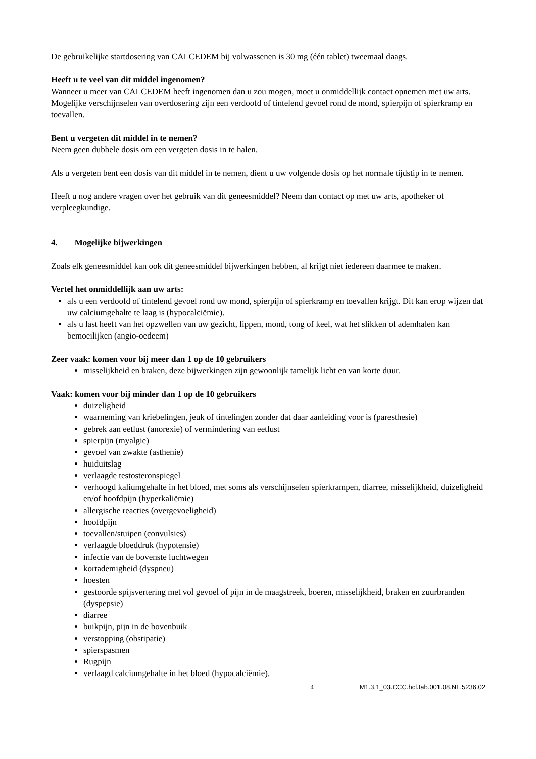De gebruikelijke startdosering van CALCEDEM bij volwassenen is 30 mg (één tablet) tweemaal daags.
Heeft u te veel van dit middel ingenomen?
Wanneer u meer van CALCEDEM heeft ingenomen dan u zou mogen, moet u onmiddellijk contact opnemen met uw arts. Mogelijke verschijnselen van overdosering zijn een verdoofd of tintelend gevoel rond de mond, spierpijn of spierkramp en toevallen.
Bent u vergeten dit middel in te nemen?
Neem geen dubbele dosis om een vergeten dosis in te halen.
Als u vergeten bent een dosis van dit middel in te nemen, dient u uw volgende dosis op het normale tijdstip in te nemen.
Heeft u nog andere vragen over het gebruik van dit geneesmiddel? Neem dan contact op met uw arts, apotheker of verpleegkundige.
4. Mogelijke bijwerkingen
Zoals elk geneesmiddel kan ook dit geneesmiddel bijwerkingen hebben, al krijgt niet iedereen daarmee te maken.
Vertel het onmiddellijk aan uw arts:
als u een verdoofd of tintelend gevoel rond uw mond, spierpijn of spierkramp en toevallen krijgt. Dit kan erop wijzen dat uw calciumgehalte te laag is (hypocalciëmie).
als u last heeft van het opzwellen van uw gezicht, lippen, mond, tong of keel, wat het slikken of ademhalen kan bemoeilijken (angio-oedeem)
Zeer vaak: komen voor bij meer dan 1 op de 10 gebruikers
misselijkheid en braken, deze bijwerkingen zijn gewoonlijk tamelijk licht en van korte duur.
Vaak: komen voor bij minder dan 1 op de 10 gebruikers
duizeligheid
waarneming van kriebelingen, jeuk of tintelingen zonder dat daar aanleiding voor is (paresthesie)
gebrek aan eetlust (anorexie) of vermindering van eetlust
spierpijn (myalgie)
gevoel van zwakte (asthenie)
huiduitslag
verlaagde testosteronspiegel
verhoogd kaliumgehalte in het bloed, met soms als verschijnselen spierkrampen, diarree, misselijkheid, duizeligheid en/of hoofdpijn (hyperkaliëmie)
allergische reacties (overgevoeligheid)
hoofdpijn
toevallen/stuipen (convulsies)
verlaagde bloeddruk (hypotensie)
infectie van de bovenste luchtwegen
kortademigheid (dyspneu)
hoesten
gestoorde spijsvertering met vol gevoel of pijn in de maagstreek, boeren, misselijkheid, braken en zuurbranden (dyspepsie)
diarree
buikpijn, pijn in de bovenbuik
verstopping (obstipatie)
spierspasmen
Rugpijn
verlaagd calciumgehalte in het bloed (hypocalciëmie).
4 M1.3.1_03.CCC.hcl.tab.001.08.NL.5236.02